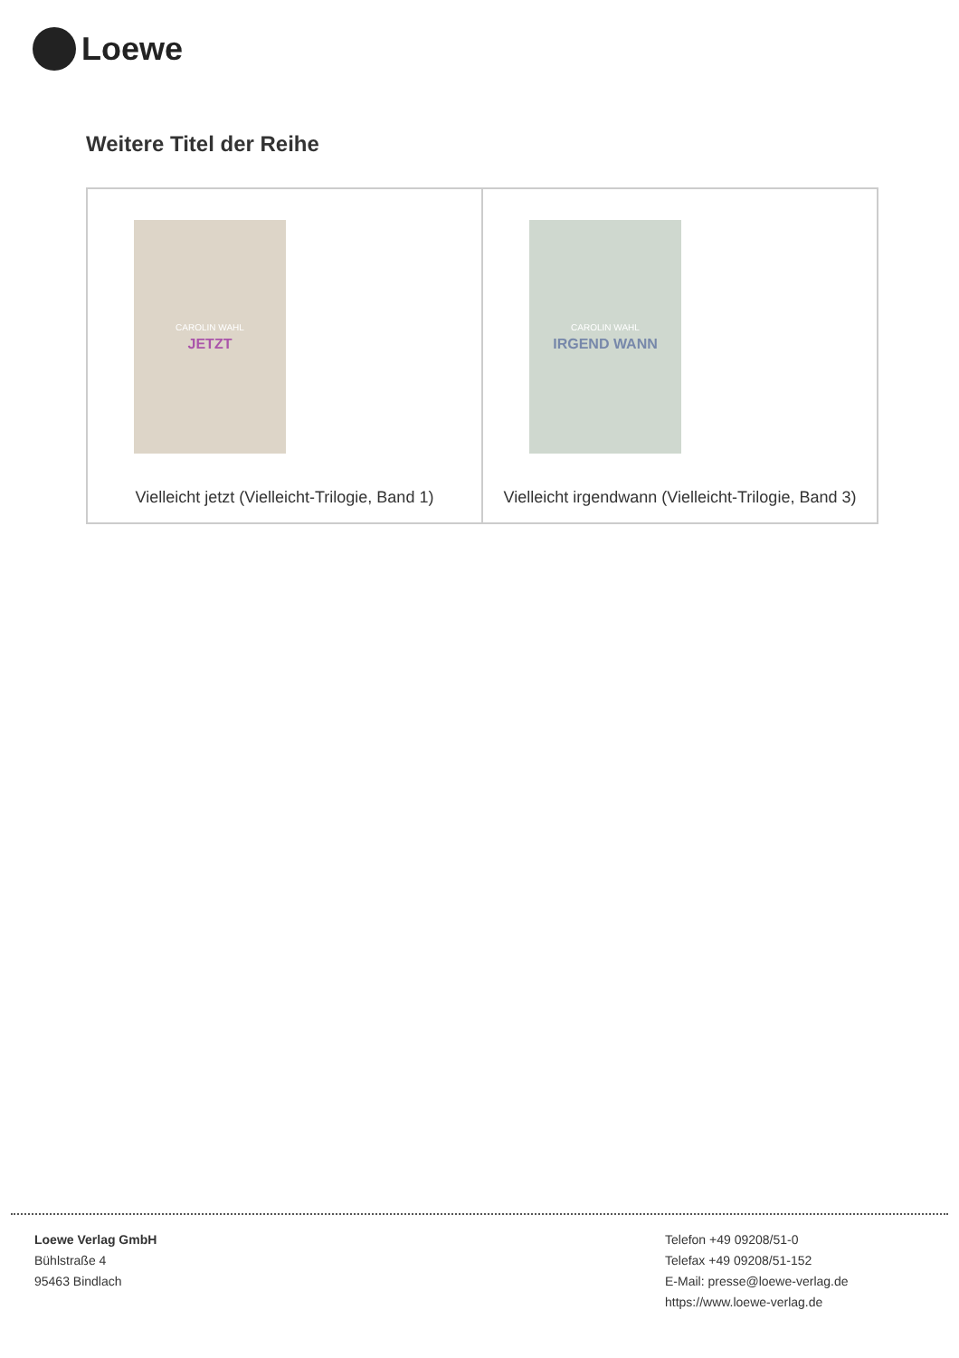Loewe
Weitere Titel der Reihe
| CAROLIN WAHL JETZT Vielleicht jetzt (Vielleicht-Trilogie, Band 1) | CAROLIN WAHL IRGEND WANN Vielleicht irgendwann (Vielleicht-Trilogie, Band 3) |
Loewe Verlag GmbH
Bühlstraße 4
95463 Bindlach
Telefon +49 09208/51-0
Telefax +49 09208/51-152
E-Mail: presse@loewe-verlag.de
https://www.loewe-verlag.de